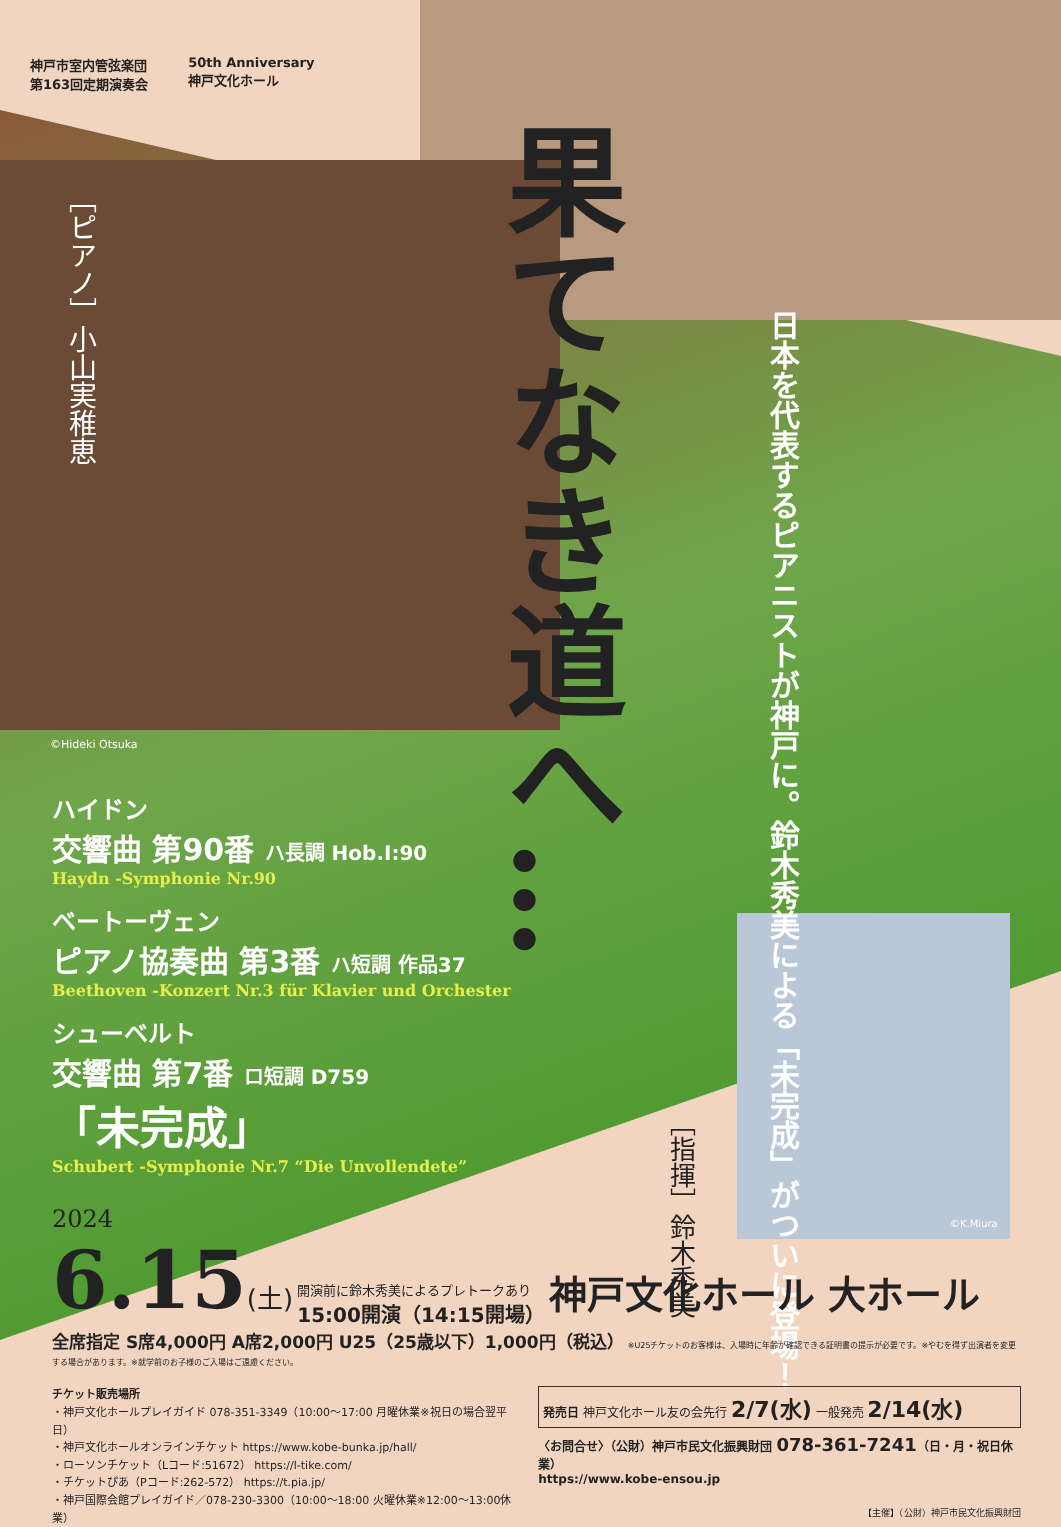神戸市室内管弦楽団
第163回定期演奏会
50th Anniversary
神戸文化ホール
［ピアノ］小山実稚恵
果てなき道へ…
日本を代表するピアニストが神戸に。鈴木秀美による「未完成」がついに登場！
©Hideki Otsuka
ハイドン
交響曲 第90番 ハ長調 Hob.I:90
Haydn -Symphonie Nr.90
ベートーヴェン
ピアノ協奏曲 第3番 ハ短調 作品37
Beethoven -Konzert Nr.3 für Klavier und Orchester
シューベルト
交響曲 第7番 ロ短調 D759
「未完成」
Schubert -Symphonie Nr.7 “Die Unvollendete”
［指揮］鈴木秀美
©K.Miura
2024
6.15(土) 開演前に鈴木秀美によるプレトークあり
15:00開演（14:15開場） 神戸文化ホール 大ホール
全席指定 S席4,000円 A席2,000円 U25（25歳以下）1,000円（税込） ※U25チケットのお客様は、入場時に年齢が確認できる証明書の提示が必要です。※やむを得ず出演者を変更する場合があります。※就学前のお子様のご入場はご遠慮ください。
チケット販売場所
・神戸文化ホールプレイガイド 078-351-3349（10:00〜17:00 月曜休業※祝日の場合翌平日）
・神戸文化ホールオンラインチケット https://www.kobe-bunka.jp/hall/
・ローソンチケット（Lコード:51672） https://l-tike.com/
・チケットぴあ（Pコード:262-572） https://t.pia.jp/
・神戸国際会館プレイガイド／078-230-3300（10:00〜18:00 火曜休業※12:00〜13:00休業）
発売日 神戸文化ホール友の会先行 2/7(水) 一般発売 2/14(水)
〈お問合せ〉（公財）神戸市民文化振興財団 078-361-7241（日・月・祝日休業）
https://www.kobe-ensou.jp
【主催】（公財）神戸市民文化振興財団